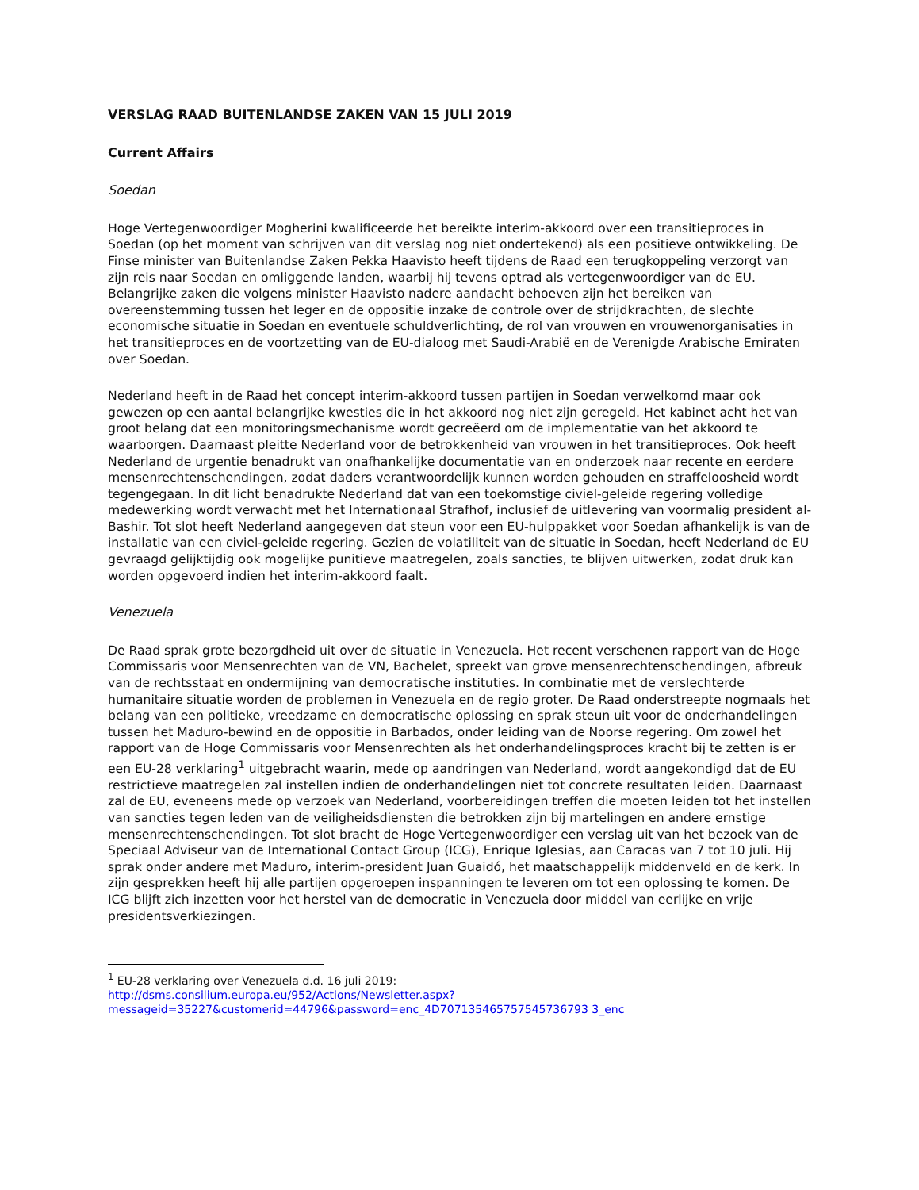VERSLAG RAAD BUITENLANDSE ZAKEN VAN 15 JULI 2019
Current Affairs
Soedan
Hoge Vertegenwoordiger Mogherini kwalificeerde het bereikte interim-akkoord over een transitieproces in Soedan (op het moment van schrijven van dit verslag nog niet ondertekend) als een positieve ontwikkeling. De Finse minister van Buitenlandse Zaken Pekka Haavisto heeft tijdens de Raad een terugkoppeling verzorgt van zijn reis naar Soedan en omliggende landen, waarbij hij tevens optrad als vertegenwoordiger van de EU. Belangrijke zaken die volgens minister Haavisto nadere aandacht behoeven zijn het bereiken van overeenstemming tussen het leger en de oppositie inzake de controle over de strijdkrachten, de slechte economische situatie in Soedan en eventuele schuldverlichting, de rol van vrouwen en vrouwenorganisaties in het transitieproces en de voortzetting van de EU-dialoog met Saudi-Arabië en de Verenigde Arabische Emiraten over Soedan.
Nederland heeft in de Raad het concept interim-akkoord tussen partijen in Soedan verwelkomd maar ook gewezen op een aantal belangrijke kwesties die in het akkoord nog niet zijn geregeld. Het kabinet acht het van groot belang dat een monitoringsmechanisme wordt gecreëerd om de implementatie van het akkoord te waarborgen. Daarnaast pleitte Nederland voor de betrokkenheid van vrouwen in het transitieproces. Ook heeft Nederland de urgentie benadrukt van onafhankelijke documentatie van en onderzoek naar recente en eerdere mensenrechtenschendingen, zodat daders verantwoordelijk kunnen worden gehouden en straffeloosheid wordt tegengegaan. In dit licht benadrukte Nederland dat van een toekomstige civiel-geleide regering volledige medewerking wordt verwacht met het Internationaal Strafhof, inclusief de uitlevering van voormalig president al-Bashir. Tot slot heeft Nederland aangegeven dat steun voor een EU-hulppakket voor Soedan afhankelijk is van de installatie van een civiel-geleide regering. Gezien de volatiliteit van de situatie in Soedan, heeft Nederland de EU gevraagd gelijktijdig ook mogelijke punitieve maatregelen, zoals sancties, te blijven uitwerken, zodat druk kan worden opgevoerd indien het interim-akkoord faalt.
Venezuela
De Raad sprak grote bezorgdheid uit over de situatie in Venezuela. Het recent verschenen rapport van de Hoge Commissaris voor Mensenrechten van de VN, Bachelet, spreekt van grove mensenrechtenschendingen, afbreuk van de rechtsstaat en ondermijning van democratische instituties. In combinatie met de verslechterde humanitaire situatie worden de problemen in Venezuela en de regio groter. De Raad onderstreepte nogmaals het belang van een politieke, vreedzame en democratische oplossing en sprak steun uit voor de onderhandelingen tussen het Maduro-bewind en de oppositie in Barbados, onder leiding van de Noorse regering. Om zowel het rapport van de Hoge Commissaris voor Mensenrechten als het onderhandelingsproces kracht bij te zetten is er een EU-28 verklaring<sup>1</sup> uitgebracht waarin, mede op aandringen van Nederland, wordt aangekondigd dat de EU restrictieve maatregelen zal instellen indien de onderhandelingen niet tot concrete resultaten leiden. Daarnaast zal de EU, eveneens mede op verzoek van Nederland, voorbereidingen treffen die moeten leiden tot het instellen van sancties tegen leden van de veiligheidsdiensten die betrokken zijn bij martelingen en andere ernstige mensenrechtenschendingen. Tot slot bracht de Hoge Vertegenwoordiger een verslag uit van het bezoek van de Speciaal Adviseur van de International Contact Group (ICG), Enrique Iglesias, aan Caracas van 7 tot 10 juli. Hij sprak onder andere met Maduro, interim-president Juan Guaidó, het maatschappelijk middenveld en de kerk. In zijn gesprekken heeft hij alle partijen opgeroepen inspanningen te leveren om tot een oplossing te komen. De ICG blijft zich inzetten voor het herstel van de democratie in Venezuela door middel van eerlijke en vrije presidentsverkiezingen.
<sup>1</sup> EU-28 verklaring over Venezuela d.d. 16 juli 2019:
http://dsms.consilium.europa.eu/952/Actions/Newsletter.aspx?messageid=35227&customerid=44796&password=enc_4D707135465757545736793 3_enc